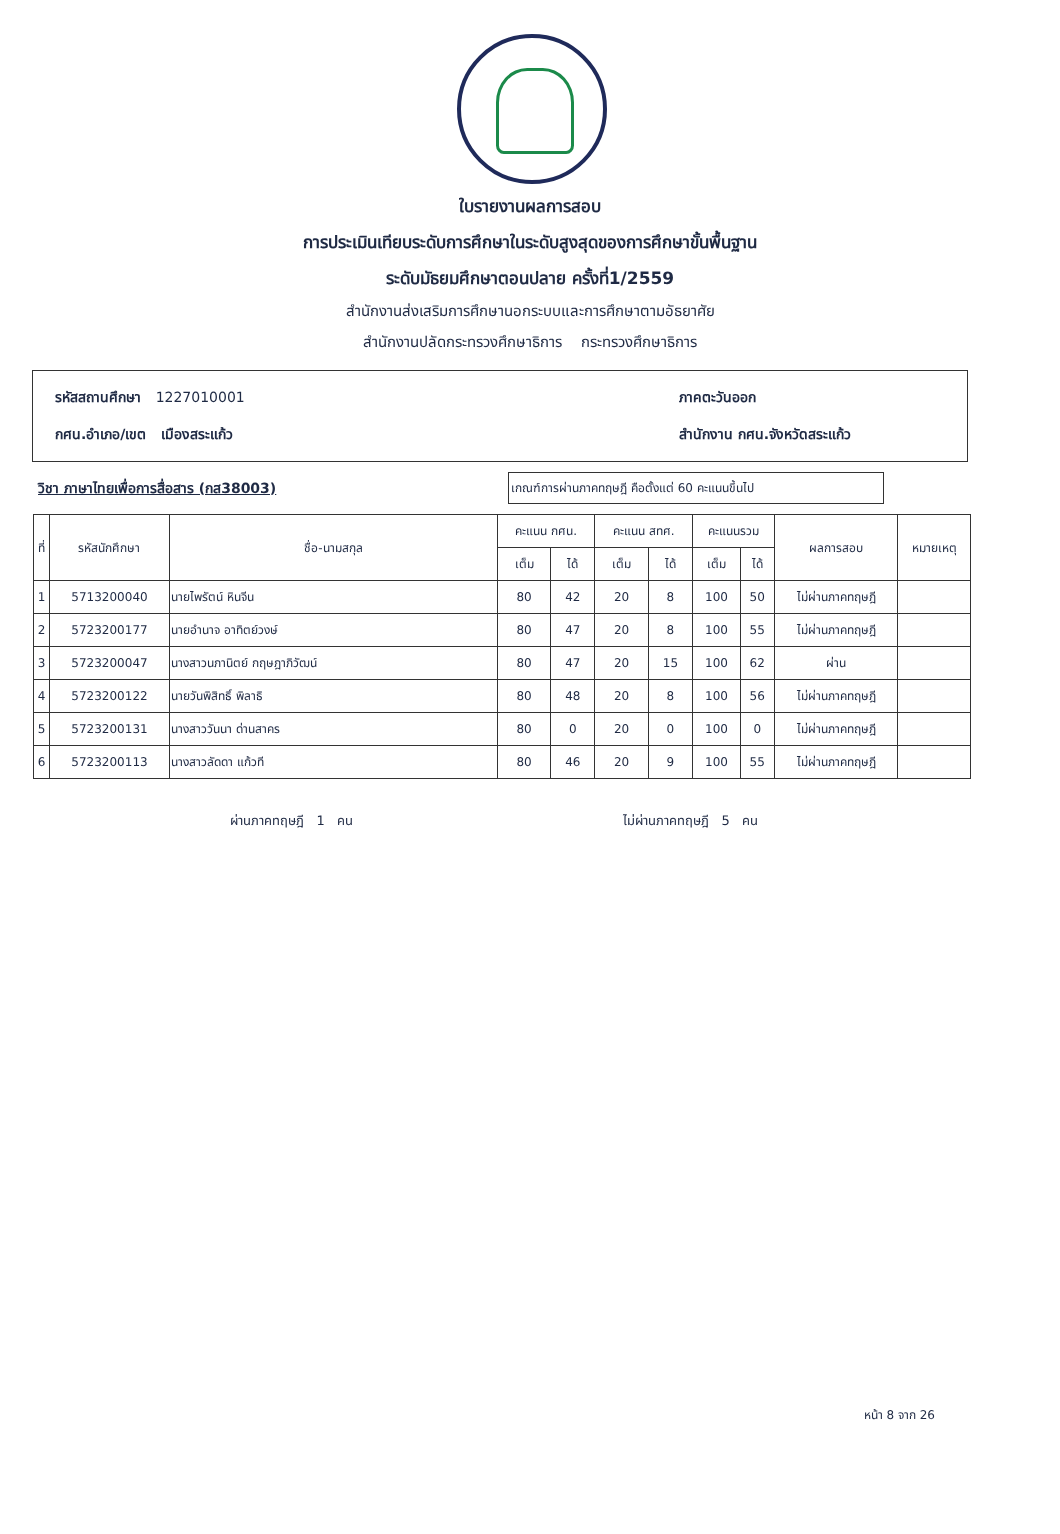ใบรายงานผลการสอบ
การประเมินเทียบระดับการศึกษาในระดับสูงสุดของการศึกษาขั้นพื้นฐาน
ระดับมัธยมศึกษาตอนปลาย ครั้งที่1/2559
สำนักงานส่งเสริมการศึกษานอกระบบและการศึกษาตามอัธยาศัย
สำนักงานปลัดกระทรวงศึกษาธิการ กระทรวงศึกษาธิการ
รหัสสถานศึกษา 1227010001
กศน.อำเภอ/เขต เมืองสระแก้ว
ภาคตะวันออก
สำนักงาน กศน.จังหวัดสระแก้ว
วิชา ภาษาไทยเพื่อการสื่อสาร (กส38003)
เกณฑ์การผ่านภาคทฤษฎี คือตั้งแต่ 60 คะแนนขึ้นไป
| ที่ | รหัสนักศึกษา | ชื่อ-นามสกุล | คะแนน กศน. | | คะแนน สทศ. | | คะแนนรวม | | ผลการสอบ | หมายเหตุ |
| --- | --- | --- | --- | --- | --- | --- | --- | --- | --- | --- |
| | | | เต็ม | ได้ | เต็ม | ได้ | เต็ม | ได้ | | |
| 1 | 5713200040 | นายไพรัตน์ หินจีน | 80 | 42 | 20 | 8 | 100 | 50 | ไม่ผ่านภาคทฤษฎี | |
| 2 | 5723200177 | นายอำนาจ อาทิตย์วงษ์ | 80 | 47 | 20 | 8 | 100 | 55 | ไม่ผ่านภาคทฤษฎี | |
| 3 | 5723200047 | นางสาวนภานิตย์ กฤษฎาภิวัฒน์ | 80 | 47 | 20 | 15 | 100 | 62 | ผ่าน | |
| 4 | 5723200122 | นายวันพิสิทธิ์ พิลาธิ | 80 | 48 | 20 | 8 | 100 | 56 | ไม่ผ่านภาคทฤษฎี | |
| 5 | 5723200131 | นางสาววันนา ด่านสาคร | 80 | 0 | 20 | 0 | 100 | 0 | ไม่ผ่านภาคทฤษฎี | |
| 6 | 5723200113 | นางสาวลัดดา แก้วที | 80 | 46 | 20 | 9 | 100 | 55 | ไม่ผ่านภาคทฤษฎี | |
ผ่านภาคทฤษฎี 1 คน ไม่ผ่านภาคทฤษฎี 5 คน
หน้า 8 จาก 26